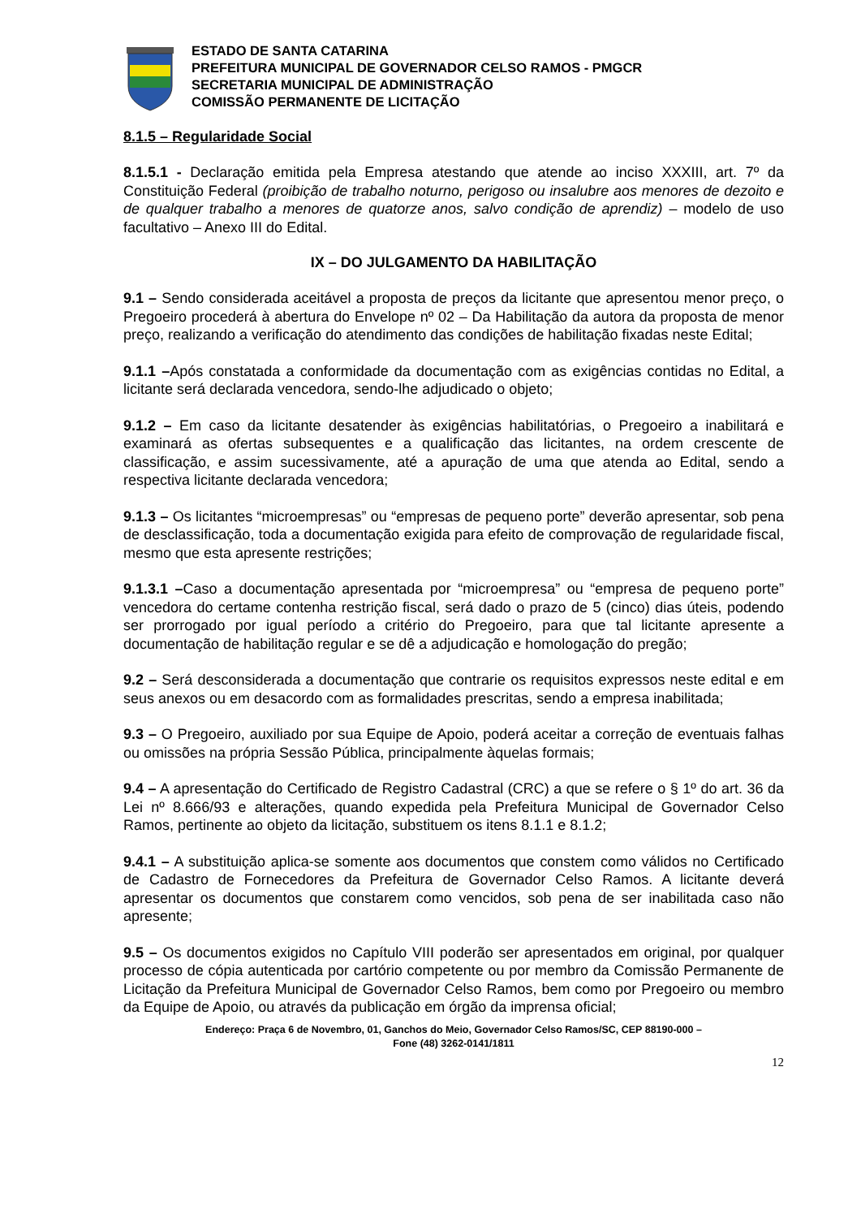ESTADO DE SANTA CATARINA
PREFEITURA MUNICIPAL DE GOVERNADOR CELSO RAMOS - PMGCR
SECRETARIA MUNICIPAL DE ADMINISTRAÇÃO
COMISSÃO PERMANENTE DE LICITAÇÃO
8.1.5 – Regularidade Social
8.1.5.1 - Declaração emitida pela Empresa atestando que atende ao inciso XXXIII, art. 7º da Constituição Federal (proibição de trabalho noturno, perigoso ou insalubre aos menores de dezoito e de qualquer trabalho a menores de quatorze anos, salvo condição de aprendiz) – modelo de uso facultativo – Anexo III do Edital.
IX – DO JULGAMENTO DA HABILITAÇÃO
9.1 – Sendo considerada aceitável a proposta de preços da licitante que apresentou menor preço, o Pregoeiro procederá à abertura do Envelope nº 02 – Da Habilitação da autora da proposta de menor preço, realizando a verificação do atendimento das condições de habilitação fixadas neste Edital;
9.1.1 –Após constatada a conformidade da documentação com as exigências contidas no Edital, a licitante será declarada vencedora, sendo-lhe adjudicado o objeto;
9.1.2 – Em caso da licitante desatender às exigências habilitatórias, o Pregoeiro a inabilitará e examinará as ofertas subsequentes e a qualificação das licitantes, na ordem crescente de classificação, e assim sucessivamente, até a apuração de uma que atenda ao Edital, sendo a respectiva licitante declarada vencedora;
9.1.3 – Os licitantes “microempresas” ou “empresas de pequeno porte” deverão apresentar, sob pena de desclassificação, toda a documentação exigida para efeito de comprovação de regularidade fiscal, mesmo que esta apresente restrições;
9.1.3.1 –Caso a documentação apresentada por “microempresa” ou “empresa de pequeno porte” vencedora do certame contenha restrição fiscal, será dado o prazo de 5 (cinco) dias úteis, podendo ser prorrogado por igual período a critério do Pregoeiro, para que tal licitante apresente a documentação de habilitação regular e se dê a adjudicação e homologação do pregão;
9.2 – Será desconsiderada a documentação que contrarie os requisitos expressos neste edital e em seus anexos ou em desacordo com as formalidades prescritas, sendo a empresa inabilitada;
9.3 – O Pregoeiro, auxiliado por sua Equipe de Apoio, poderá aceitar a correção de eventuais falhas ou omissões na própria Sessão Pública, principalmente àquelas formais;
9.4 – A apresentação do Certificado de Registro Cadastral (CRC) a que se refere o § 1º do art. 36 da Lei nº 8.666/93 e alterações, quando expedida pela Prefeitura Municipal de Governador Celso Ramos, pertinente ao objeto da licitação, substituem os itens 8.1.1 e 8.1.2;
9.4.1 – A substituição aplica-se somente aos documentos que constem como válidos no Certificado de Cadastro de Fornecedores da Prefeitura de Governador Celso Ramos. A licitante deverá apresentar os documentos que constarem como vencidos, sob pena de ser inabilitada caso não apresente;
9.5 – Os documentos exigidos no Capítulo VIII poderão ser apresentados em original, por qualquer processo de cópia autenticada por cartório competente ou por membro da Comissão Permanente de Licitação da Prefeitura Municipal de Governador Celso Ramos, bem como por Pregoeiro ou membro da Equipe de Apoio, ou através da publicação em órgão da imprensa oficial;
Endereço: Praça 6 de Novembro, 01, Ganchos do Meio, Governador Celso Ramos/SC, CEP 88190-000 –
Fone (48) 3262-0141/1811
12